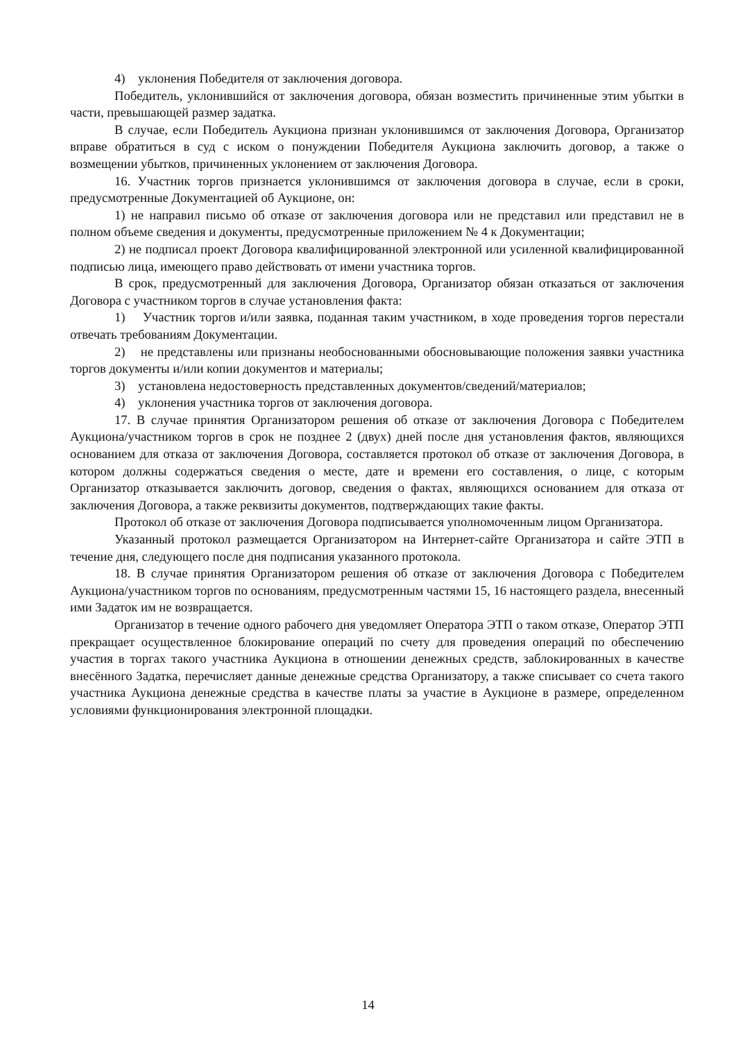4) уклонения Победителя от заключения договора.
Победитель, уклонившийся от заключения договора, обязан возместить причиненные этим убытки в части, превышающей размер задатка.
В случае, если Победитель Аукциона признан уклонившимся от заключения Договора, Организатор вправе обратиться в суд с иском о понуждении Победителя Аукциона заключить договор, а также о возмещении убытков, причиненных уклонением от заключения Договора.
16. Участник торгов признается уклонившимся от заключения договора в случае, если в сроки, предусмотренные Документацией об Аукционе, он:
1) не направил письмо об отказе от заключения договора или не представил или представил не в полном объеме сведения и документы, предусмотренные приложением № 4 к Документации;
2) не подписал проект Договора квалифицированной электронной или усиленной квалифицированной подписью лица, имеющего право действовать от имени участника торгов.
В срок, предусмотренный для заключения Договора, Организатор обязан отказаться от заключения Договора с участником торгов в случае установления факта:
1) Участник торгов и/или заявка, поданная таким участником, в ходе проведения торгов перестали отвечать требованиям Документации.
2) не представлены или признаны необоснованными обосновывающие положения заявки участника торгов документы и/или копии документов и материалы;
3) установлена недостоверность представленных документов/сведений/материалов;
4) уклонения участника торгов от заключения договора.
17. В случае принятия Организатором решения об отказе от заключения Договора с Победителем Аукциона/участником торгов в срок не позднее 2 (двух) дней после дня установления фактов, являющихся основанием для отказа от заключения Договора, составляется протокол об отказе от заключения Договора, в котором должны содержаться сведения о месте, дате и времени его составления, о лице, с которым Организатор отказывается заключить договор, сведения о фактах, являющихся основанием для отказа от заключения Договора, а также реквизиты документов, подтверждающих такие факты.
Протокол об отказе от заключения Договора подписывается уполномоченным лицом Организатора.
Указанный протокол размещается Организатором на Интернет-сайте Организатора и сайте ЭТП в течение дня, следующего после дня подписания указанного протокола.
18. В случае принятия Организатором решения об отказе от заключения Договора с Победителем Аукциона/участником торгов по основаниям, предусмотренным частями 15, 16 настоящего раздела, внесенный ими Задаток им не возвращается.
Организатор в течение одного рабочего дня уведомляет Оператора ЭТП о таком отказе, Оператор ЭТП прекращает осуществленное блокирование операций по счету для проведения операций по обеспечению участия в торгах такого участника Аукциона в отношении денежных средств, заблокированных в качестве внесённого Задатка, перечисляет данные денежные средства Организатору, а также списывает со счета такого участника Аукциона денежные средства в качестве платы за участие в Аукционе в размере, определенном условиями функционирования электронной площадки.
14